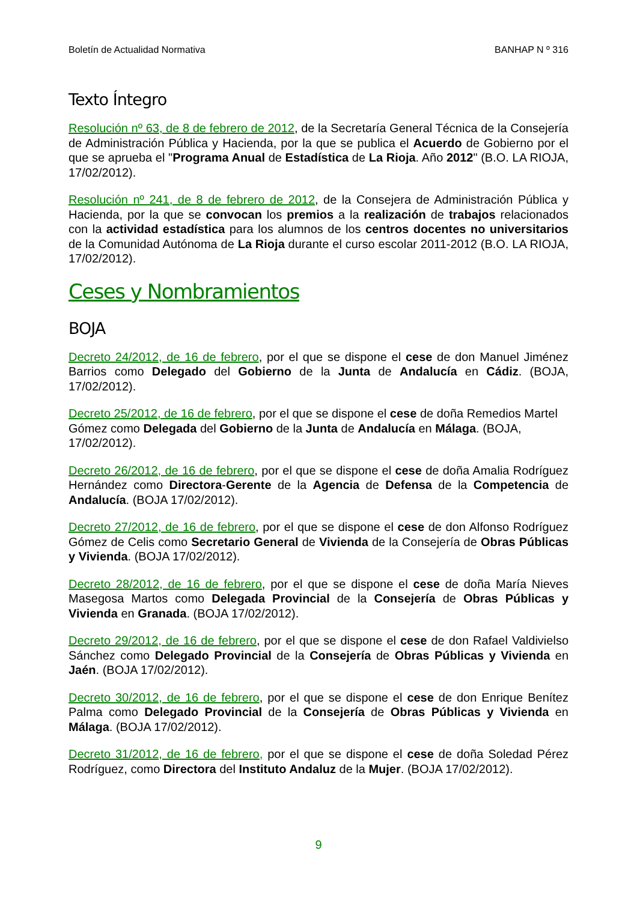Boletín de Actualidad Normativa BANHAP N º 316
Texto Íntegro
Resolución nº 63, de 8 de febrero de 2012, de la Secretaría General Técnica de la Consejería de Administración Pública y Hacienda, por la que se publica el Acuerdo de Gobierno por el que se aprueba el "Programa Anual de Estadística de La Rioja. Año 2012" (B.O. LA RIOJA, 17/02/2012).
Resolución nº 241, de 8 de febrero de 2012, de la Consejera de Administración Pública y Hacienda, por la que se convocan los premios a la realización de trabajos relacionados con la actividad estadística para los alumnos de los centros docentes no universitarios de la Comunidad Autónoma de La Rioja durante el curso escolar 2011-2012 (B.O. LA RIOJA, 17/02/2012).
Ceses y Nombramientos
BOJA
Decreto 24/2012, de 16 de febrero, por el que se dispone el cese de don Manuel Jiménez Barrios como Delegado del Gobierno de la Junta de Andalucía en Cádiz. (BOJA, 17/02/2012).
Decreto 25/2012, de 16 de febrero, por el que se dispone el cese de doña Remedios Martel Gómez como Delegada del Gobierno de la Junta de Andalucía en Málaga. (BOJA, 17/02/2012).
Decreto 26/2012, de 16 de febrero, por el que se dispone el cese de doña Amalia Rodríguez Hernández como Directora-Gerente de la Agencia de Defensa de la Competencia de Andalucía. (BOJA 17/02/2012).
Decreto 27/2012, de 16 de febrero, por el que se dispone el cese de don Alfonso Rodríguez Gómez de Celis como Secretario General de Vivienda de la Consejería de Obras Públicas y Vivienda. (BOJA 17/02/2012).
Decreto 28/2012, de 16 de febrero, por el que se dispone el cese de doña María Nieves Masegosa Martos como Delegada Provincial de la Consejería de Obras Públicas y Vivienda en Granada. (BOJA 17/02/2012).
Decreto 29/2012, de 16 de febrero, por el que se dispone el cese de don Rafael Valdivielso Sánchez como Delegado Provincial de la Consejería de Obras Públicas y Vivienda en Jaén. (BOJA 17/02/2012).
Decreto 30/2012, de 16 de febrero, por el que se dispone el cese de don Enrique Benítez Palma como Delegado Provincial de la Consejería de Obras Públicas y Vivienda en Málaga. (BOJA 17/02/2012).
Decreto 31/2012, de 16 de febrero, por el que se dispone el cese de doña Soledad Pérez Rodríguez, como Directora del Instituto Andaluz de la Mujer. (BOJA 17/02/2012).
9